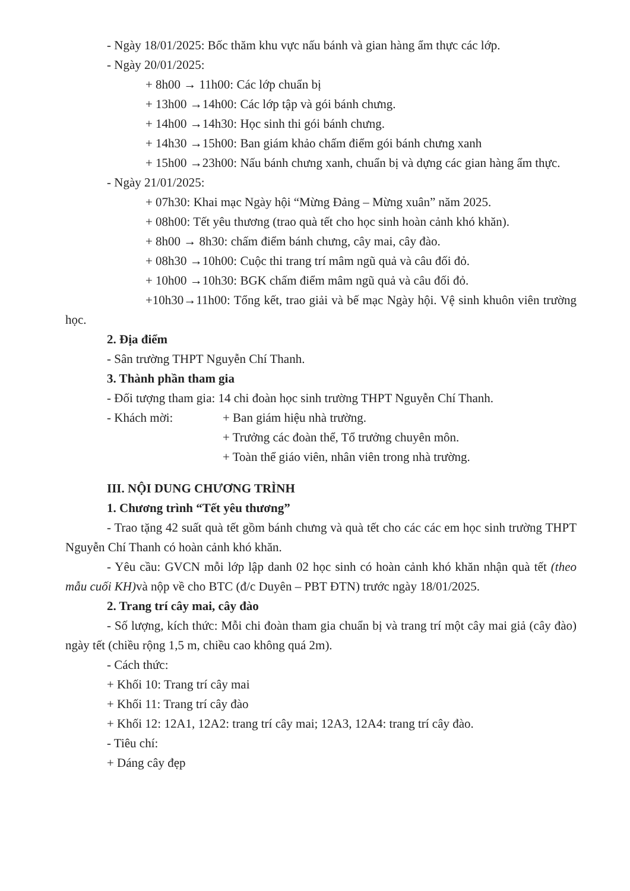- Ngày 18/01/2025: Bốc thăm khu vực nấu bánh và gian hàng ẩm thực các lớp.
- Ngày 20/01/2025:
+ 8h00 → 11h00: Các lớp chuẩn bị
+ 13h00 →14h00: Các lớp tập và gói bánh chưng.
+ 14h00 →14h30: Học sinh thi gói bánh chưng.
+ 14h30 →15h00: Ban giám khảo chấm điểm gói bánh chưng xanh
+ 15h00 →23h00: Nấu bánh chưng xanh, chuẩn bị và dựng các gian hàng ẩm thực.
- Ngày 21/01/2025:
+ 07h30: Khai mạc Ngày hội “Mừng Đảng – Mừng xuân” năm 2025.
+ 08h00: Tết yêu thương (trao quà tết cho học sinh hoàn cảnh khó khăn).
+ 8h00 → 8h30: chấm điểm bánh chưng, cây mai, cây đào.
+ 08h30 →10h00: Cuộc thi trang trí mâm ngũ quả và câu đối đỏ.
+ 10h00 →10h30: BGK chấm điểm mâm ngũ quả và câu đối đỏ.
+10h30→11h00: Tổng kết, trao giải và bế mạc Ngày hội. Vệ sinh khuôn viên trường học.
2. Địa điểm
- Sân trường THPT Nguyễn Chí Thanh.
3. Thành phần tham gia
- Đối tượng tham gia: 14 chi đoàn học sinh trường THPT Nguyễn Chí Thanh.
- Khách mời: + Ban giám hiệu nhà trường.
+ Trưởng các đoàn thể, Tổ trưởng chuyên môn.
+ Toàn thể giáo viên, nhân viên trong nhà trường.
III. NỘI DUNG CHƯƠNG TRÌNH
1. Chương trình “Tết yêu thương”
- Trao tặng 42 suất quà tết gồm bánh chưng và quà tết cho các các em học sinh trường THPT Nguyễn Chí Thanh có hoàn cảnh khó khăn.
- Yêu cầu: GVCN mỗi lớp lập danh 02 học sinh có hoàn cảnh khó khăn nhận quà tết (theo mẫu cuối KH) và nộp về cho BTC (đ/c Duyên – PBT ĐTN) trước ngày 18/01/2025.
2. Trang trí cây mai, cây đào
- Số lượng, kích thức: Mỗi chi đoàn tham gia chuẩn bị và trang trí một cây mai giả (cây đào) ngày tết (chiều rộng 1,5 m, chiều cao không quá 2m).
- Cách thức:
+ Khối 10: Trang trí cây mai
+ Khối 11: Trang trí cây đào
+ Khối 12: 12A1, 12A2: trang trí cây mai; 12A3, 12A4: trang trí cây đào.
- Tiêu chí:
+ Dáng cây đẹp